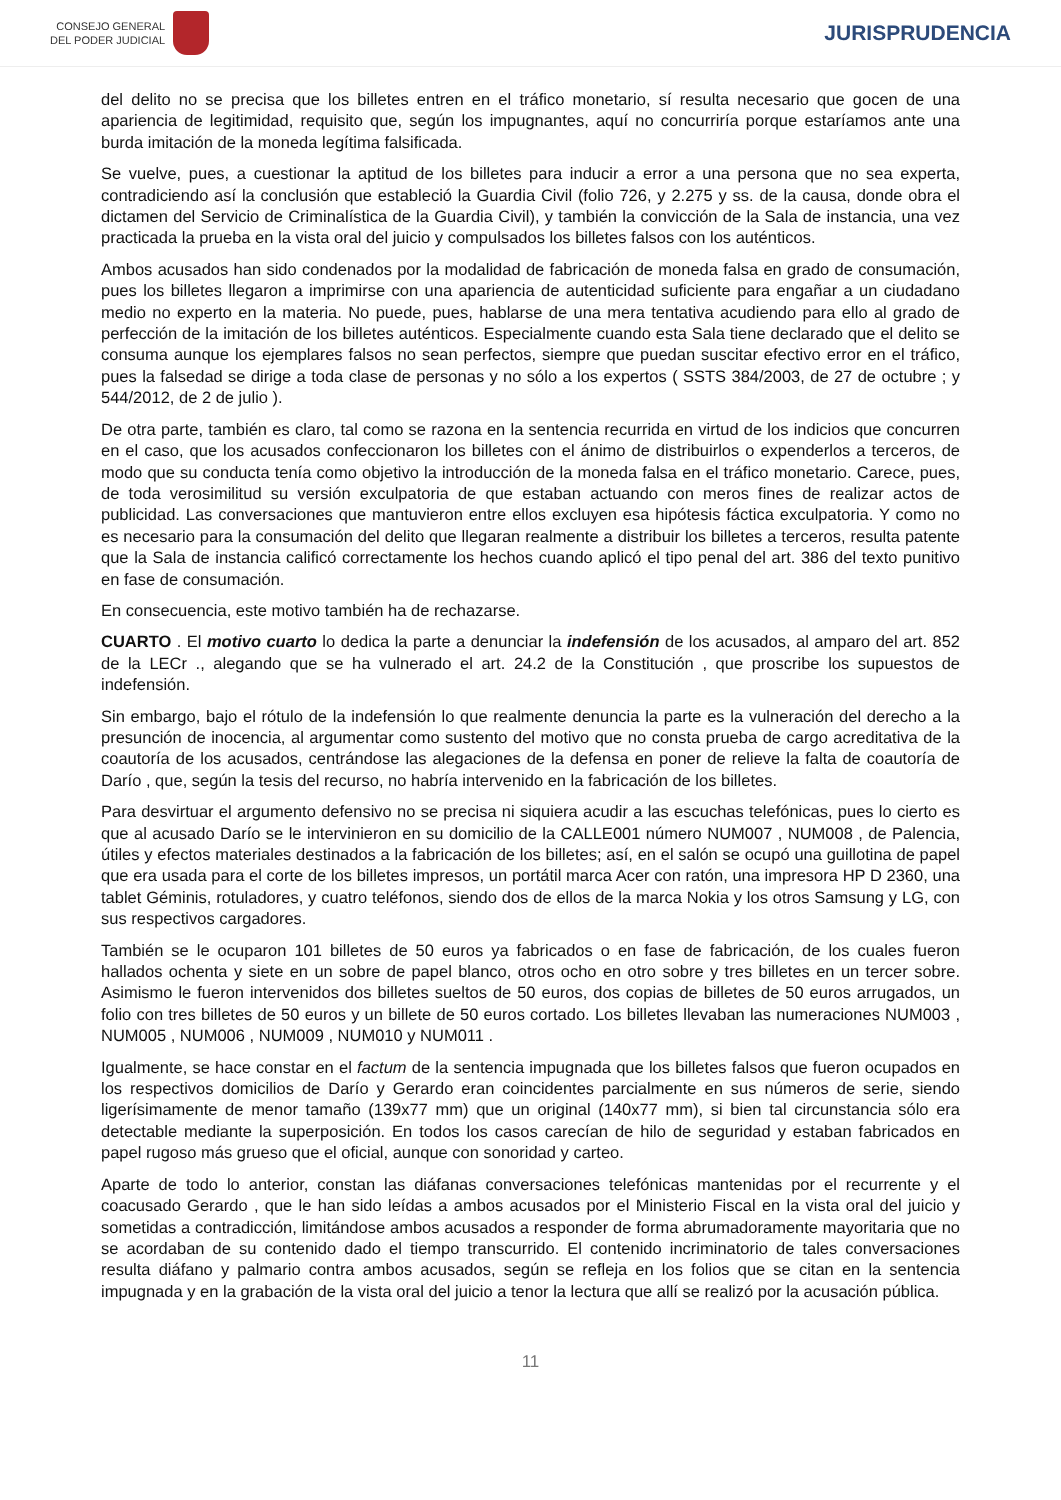CONSEJO GENERAL
DEL PODER JUDICIAL
JURISPRUDENCIA
del delito no se precisa que los billetes entren en el tráfico monetario, sí resulta necesario que gocen de una apariencia de legitimidad, requisito que, según los impugnantes, aquí no concurriría porque estaríamos ante una burda imitación de la moneda legítima falsificada.
Se vuelve, pues, a cuestionar la aptitud de los billetes para inducir a error a una persona que no sea experta, contradiciendo así la conclusión que estableció la Guardia Civil (folio 726, y 2.275 y ss. de la causa, donde obra el dictamen del Servicio de Criminalística de la Guardia Civil), y también la convicción de la Sala de instancia, una vez practicada la prueba en la vista oral del juicio y compulsados los billetes falsos con los auténticos.
Ambos acusados han sido condenados por la modalidad de fabricación de moneda falsa en grado de consumación, pues los billetes llegaron a imprimirse con una apariencia de autenticidad suficiente para engañar a un ciudadano medio no experto en la materia. No puede, pues, hablarse de una mera tentativa acudiendo para ello al grado de perfección de la imitación de los billetes auténticos. Especialmente cuando esta Sala tiene declarado que el delito se consuma aunque los ejemplares falsos no sean perfectos, siempre que puedan suscitar efectivo error en el tráfico, pues la falsedad se dirige a toda clase de personas y no sólo a los expertos ( SSTS 384/2003, de 27 de octubre ; y 544/2012, de 2 de julio ).
De otra parte, también es claro, tal como se razona en la sentencia recurrida en virtud de los indicios que concurren en el caso, que los acusados confeccionaron los billetes con el ánimo de distribuirlos o expenderlos a terceros, de modo que su conducta tenía como objetivo la introducción de la moneda falsa en el tráfico monetario. Carece, pues, de toda verosimilitud su versión exculpatoria de que estaban actuando con meros fines de realizar actos de publicidad. Las conversaciones que mantuvieron entre ellos excluyen esa hipótesis fáctica exculpatoria. Y como no es necesario para la consumación del delito que llegaran realmente a distribuir los billetes a terceros, resulta patente que la Sala de instancia calificó correctamente los hechos cuando aplicó el tipo penal del art. 386 del texto punitivo en fase de consumación.
En consecuencia, este motivo también ha de rechazarse.
CUARTO . El motivo cuarto lo dedica la parte a denunciar la indefensión de los acusados, al amparo del art. 852 de la LECr ., alegando que se ha vulnerado el art. 24.2 de la Constitución , que proscribe los supuestos de indefensión.
Sin embargo, bajo el rótulo de la indefensión lo que realmente denuncia la parte es la vulneración del derecho a la presunción de inocencia, al argumentar como sustento del motivo que no consta prueba de cargo acreditativa de la coautoría de los acusados, centrándose las alegaciones de la defensa en poner de relieve la falta de coautoría de Darío , que, según la tesis del recurso, no habría intervenido en la fabricación de los billetes.
Para desvirtuar el argumento defensivo no se precisa ni siquiera acudir a las escuchas telefónicas, pues lo cierto es que al acusado Darío se le intervinieron en su domicilio de la CALLE001 número NUM007 , NUM008 , de Palencia, útiles y efectos materiales destinados a la fabricación de los billetes; así, en el salón se ocupó una guillotina de papel que era usada para el corte de los billetes impresos, un portátil marca Acer con ratón, una impresora HP D 2360, una tablet Géminis, rotuladores, y cuatro teléfonos, siendo dos de ellos de la marca Nokia y los otros Samsung y LG, con sus respectivos cargadores.
También se le ocuparon 101 billetes de 50 euros ya fabricados o en fase de fabricación, de los cuales fueron hallados ochenta y siete en un sobre de papel blanco, otros ocho en otro sobre y tres billetes en un tercer sobre. Asimismo le fueron intervenidos dos billetes sueltos de 50 euros, dos copias de billetes de 50 euros arrugados, un folio con tres billetes de 50 euros y un billete de 50 euros cortado. Los billetes llevaban las numeraciones NUM003 , NUM005 , NUM006 , NUM009 , NUM010 y NUM011 .
Igualmente, se hace constar en el factum de la sentencia impugnada que los billetes falsos que fueron ocupados en los respectivos domicilios de Darío y Gerardo eran coincidentes parcialmente en sus números de serie, siendo ligerísimamente de menor tamaño (139x77 mm) que un original (140x77 mm), si bien tal circunstancia sólo era detectable mediante la superposición. En todos los casos carecían de hilo de seguridad y estaban fabricados en papel rugoso más grueso que el oficial, aunque con sonoridad y carteo.
Aparte de todo lo anterior, constan las diáfanas conversaciones telefónicas mantenidas por el recurrente y el coacusado Gerardo , que le han sido leídas a ambos acusados por el Ministerio Fiscal en la vista oral del juicio y sometidas a contradicción, limitándose ambos acusados a responder de forma abrumadoramente mayoritaria que no se acordaban de su contenido dado el tiempo transcurrido. El contenido incriminatorio de tales conversaciones resulta diáfano y palmario contra ambos acusados, según se refleja en los folios que se citan en la sentencia impugnada y en la grabación de la vista oral del juicio a tenor la lectura que allí se realizó por la acusación pública.
11